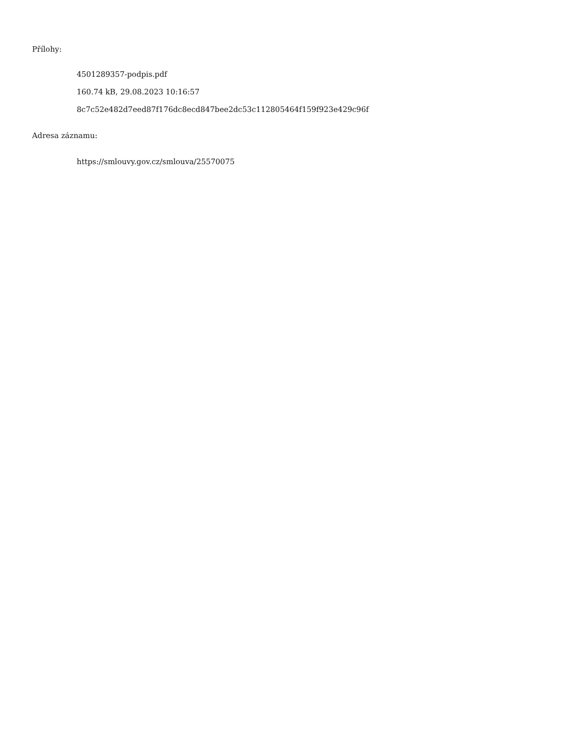Přílohy:
4501289357-podpis.pdf
160.74 kB, 29.08.2023 10:16:57
8c7c52e482d7eed87f176dc8ecd847bee2dc53c112805464f159f923e429c96f
Adresa záznamu:
https://smlouvy.gov.cz/smlouva/25570075